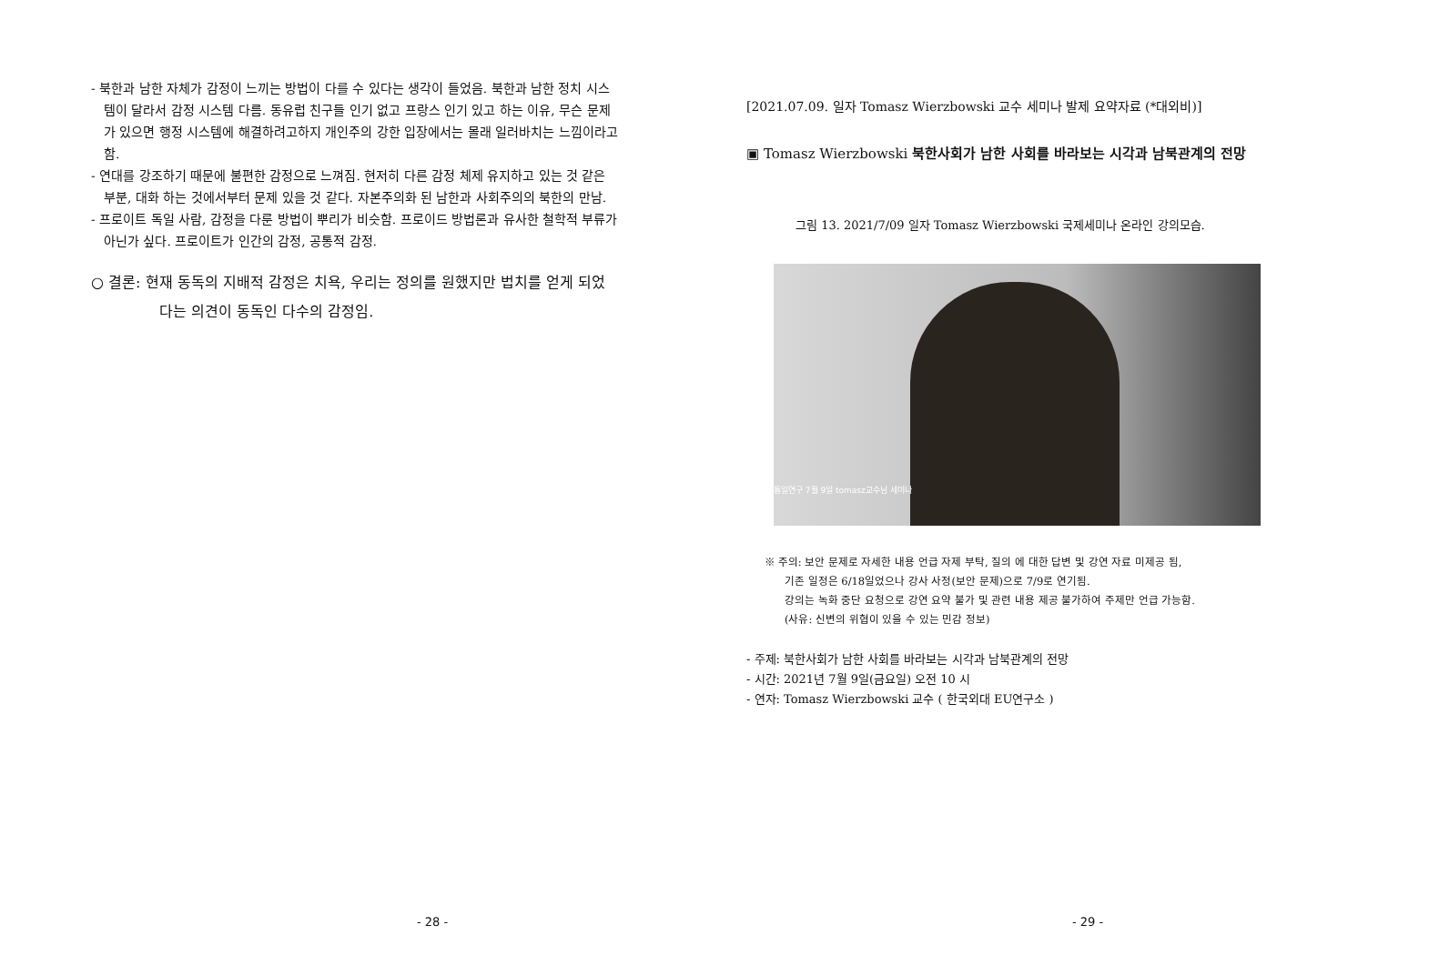- 북한과 남한 자체가 감정이 느끼는 방법이 다를 수 있다는 생각이 들었음. 북한과 남한 정치 시스템이 달라서 감정 시스템 다름. 동유럽 친구들 인기 없고 프랑스 인기 있고 하는 이유, 무슨 문제가 있으면 행정 시스템에 해결하려고하지 개인주의 강한 입장에서는 몰래 일러바치는 느낌이라고 함.
- 연대를 강조하기 때문에 불편한 감정으로 느껴짐. 현저히 다른 감정 체제 유지하고 있는 것 같은 부분, 대화 하는 것에서부터 문제 있을 것 같다. 자본주의화 된 남한과 사회주의의 북한의 만남.
- 프로이트 독일 사람, 감정을 다룬 방법이 뿌리가 비슷함. 프로이드 방법론과 유사한 철학적 부류가 아닌가 싶다. 프로이트가 인간의 감정, 공통적 감정.
○ 결론: 현재 동독의 지배적 감정은 치욕, 우리는 정의를 원했지만 법치를 얻게 되었다는 의견이 동독인 다수의 감정임.
- 28 -
[2021.07.09. 일자 Tomasz Wierzbowski 교수 세미나 발제 요약자료 (*대외비)]
▣ Tomasz Wierzbowski 북한사회가 남한 사회를 바라보는 시각과 남북관계의 전망
그림 13. 2021/7/09 일자 Tomasz Wierzbowski 국제세미나 온라인 강의모습.
통일연구 7월 9일 tomasz교수님 세미나
※ 주의: 보안 문제로 자세한 내용 언급 자제 부탁, 질의 에 대한 답변 및 강연 자료 미제공 됨,
기존 일정은 6/18일었으나 강사 사정(보안 문제)으로 7/9로 연기됨.
강의는 녹화 중단 요청으로 강연 요약 불가 및 관련 내용 제공 불가하여 주제만 언급 가능함.
(사유: 신변의 위협이 있을 수 있는 민감 정보)
- 주제: 북한사회가 남한 사회를 바라보는 시각과 남북관계의 전망
- 시간: 2021년 7월 9일(금요일) 오전 10 시
- 연자: Tomasz Wierzbowski 교수 ( 한국외대 EU연구소 )
- 29 -